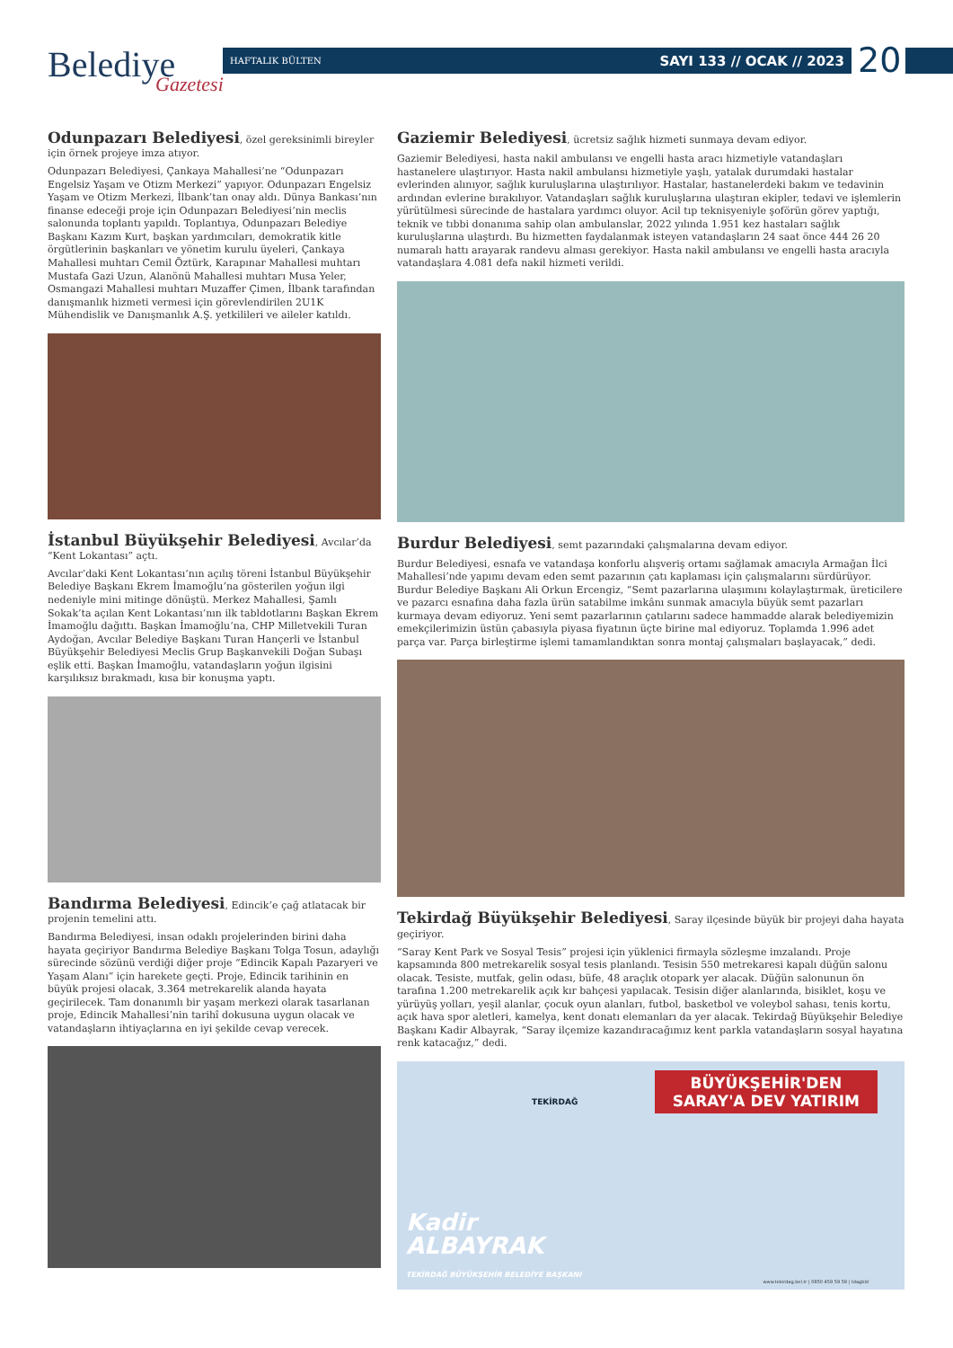Belediye
Gazetesi
HAFTALIK BÜLTEN SAYI 133 // OCAK // 2023 20
Odunpazarı Belediyesi, özel gereksinimli bireyler için örnek projeye imza atıyor.
Odunpazarı Belediyesi, Çankaya Mahallesi’ne “Odunpazarı Engelsiz Yaşam ve Otizm Merkezi” yapıyor. Odunpazarı Engelsiz Yaşam ve Otizm Merkezi, İlbank’tan onay aldı. Dünya Bankası’nın finanse edeceği proje için Odunpazarı Belediyesi’nin meclis salonunda toplantı yapıldı. Toplantıya, Odunpazarı Belediye Başkanı Kazım Kurt, başkan yardımcıları, demokratik kitle örgütlerinin başkanları ve yönetim kurulu üyeleri, Çankaya Mahallesi muhtarı Cemil Öztürk, Karapınar Mahallesi muhtarı Mustafa Gazi Uzun, Alanönü Mahallesi muhtarı Musa Yeler, Osmangazi Mahallesi muhtarı Muzaffer Çimen, İlbank tarafından danışmanlık hizmeti vermesi için görevlendirilen 2U1K Mühendislik ve Danışmanlık A.Ş. yetkilileri ve aileler katıldı.
İstanbul Büyükşehir Belediyesi, Avcılar’da “Kent Lokantası” açtı.
Avcılar’daki Kent Lokantası’nın açılış töreni İstanbul Büyükşehir Belediye Başkanı Ekrem İmamoğlu’na gösterilen yoğun ilgi nedeniyle mini mitinge dönüştü. Merkez Mahallesi, Şamlı Sokak’ta açılan Kent Lokantası’nın ilk tabldotlarını Başkan Ekrem İmamoğlu dağıttı. Başkan İmamoğlu’na, CHP Milletvekili Turan Aydoğan, Avcılar Belediye Başkanı Turan Hançerli ve İstanbul Büyükşehir Belediyesi Meclis Grup Başkanvekili Doğan Subaşı eşlik etti. Başkan İmamoğlu, vatandaşların yoğun ilgisini karşılıksız bırakmadı, kısa bir konuşma yaptı.
Bandırma Belediyesi, Edincik’e çağ atlatacak bir projenin temelini attı.
Bandırma Belediyesi, insan odaklı projelerinden birini daha hayata geçiriyor Bandırma Belediye Başkanı Tolga Tosun, adaylığı sürecinde sözünü verdiği diğer proje “Edincik Kapalı Pazaryeri ve Yaşam Alanı” için harekete geçti. Proje, Edincik tarihinin en büyük projesi olacak, 3.364 metrekarelik alanda hayata geçirilecek. Tam donanımlı bir yaşam merkezi olarak tasarlanan proje, Edincik Mahallesi’nin tarihî dokusuna uygun olacak ve vatandaşların ihtiyaçlarına en iyi şekilde cevap verecek.
Gaziemir Belediyesi, ücretsiz sağlık hizmeti sunmaya devam ediyor.
Gaziemir Belediyesi, hasta nakil ambulansı ve engelli hasta aracı hizmetiyle vatandaşları hastanelere ulaştırıyor. Hasta nakil ambulansı hizmetiyle yaşlı, yatalak durumdaki hastalar evlerinden alınıyor, sağlık kuruluşlarına ulaştırılıyor. Hastalar, hastanelerdeki bakım ve tedavinin ardından evlerine bırakılıyor. Vatandaşları sağlık kuruluşlarına ulaştıran ekipler, tedavi ve işlemlerin yürütülmesi sürecinde de hastalara yardımcı oluyor. Acil tıp teknisyeniyle şoförün görev yaptığı, teknik ve tıbbi donanıma sahip olan ambulanslar, 2022 yılında 1.951 kez hastaları sağlık kuruluşlarına ulaştırdı. Bu hizmetten faydalanmak isteyen vatandaşların 24 saat önce 444 26 20 numaralı hattı arayarak randevu alması gerekiyor. Hasta nakil ambulansı ve engelli hasta aracıyla vatandaşlara 4.081 defa nakil hizmeti verildi.
Burdur Belediyesi, semt pazarındaki çalışmalarına devam ediyor.
Burdur Belediyesi, esnafa ve vatandaşa konforlu alışveriş ortamı sağlamak amacıyla Armağan İlci Mahallesi’nde yapımı devam eden semt pazarının çatı kaplaması için çalışmalarını sürdürüyor. Burdur Belediye Başkanı Ali Orkun Ercengiz, “Semt pazarlarına ulaşımını kolaylaştırmak, üreticilere ve pazarcı esnafına daha fazla ürün satabilme imkânı sunmak amacıyla büyük semt pazarları kurmaya devam ediyoruz. Yeni semt pazarlarının çatılarını sadece hammadde alarak belediyemizin emekçilerimizin üstün çabasıyla piyasa fiyatının üçte birine mal ediyoruz. Toplamda 1.996 adet parça var. Parça birleştirme işlemi tamamlandıktan sonra montaj çalışmaları başlayacak,” dedi.
Tekirdağ Büyükşehir Belediyesi, Saray ilçesinde büyük bir projeyi daha hayata geçiriyor.
“Saray Kent Park ve Sosyal Tesis” projesi için yüklenici firmayla sözleşme imzalandı. Proje kapsamında 800 metrekarelik sosyal tesis planlandı. Tesisin 550 metrekaresi kapalı düğün salonu olacak. Tesiste, mutfak, gelin odası, büfe, 48 araçlık otopark yer alacak. Düğün salonunun ön tarafına 1.200 metrekarelik açık kır bahçesi yapılacak. Tesisin diğer alanlarında, bisiklet, koşu ve yürüyüş yolları, yeşil alanlar, çocuk oyun alanları, futbol, basketbol ve voleybol sahası, tenis kortu, açık hava spor aletleri, kamelya, kent donatı elemanları da yer alacak. Tekirdağ Büyükşehir Belediye Başkanı Kadir Albayrak, “Saray ilçemize kazandıracağımız kent parkla vatandaşların sosyal hayatına renk katacağız,” dedi.
BÜYÜKŞEHİR'DEN
SARAY'A DEV YATIRIM
TEKİRDAĞ
Kadir
ALBAYRAK
TEKİRDAĞ BÜYÜKŞEHİR BELEDİYE BAŞKANI
www.tekirdag.bel.tr | 0850 459 59 59 | tdagbld